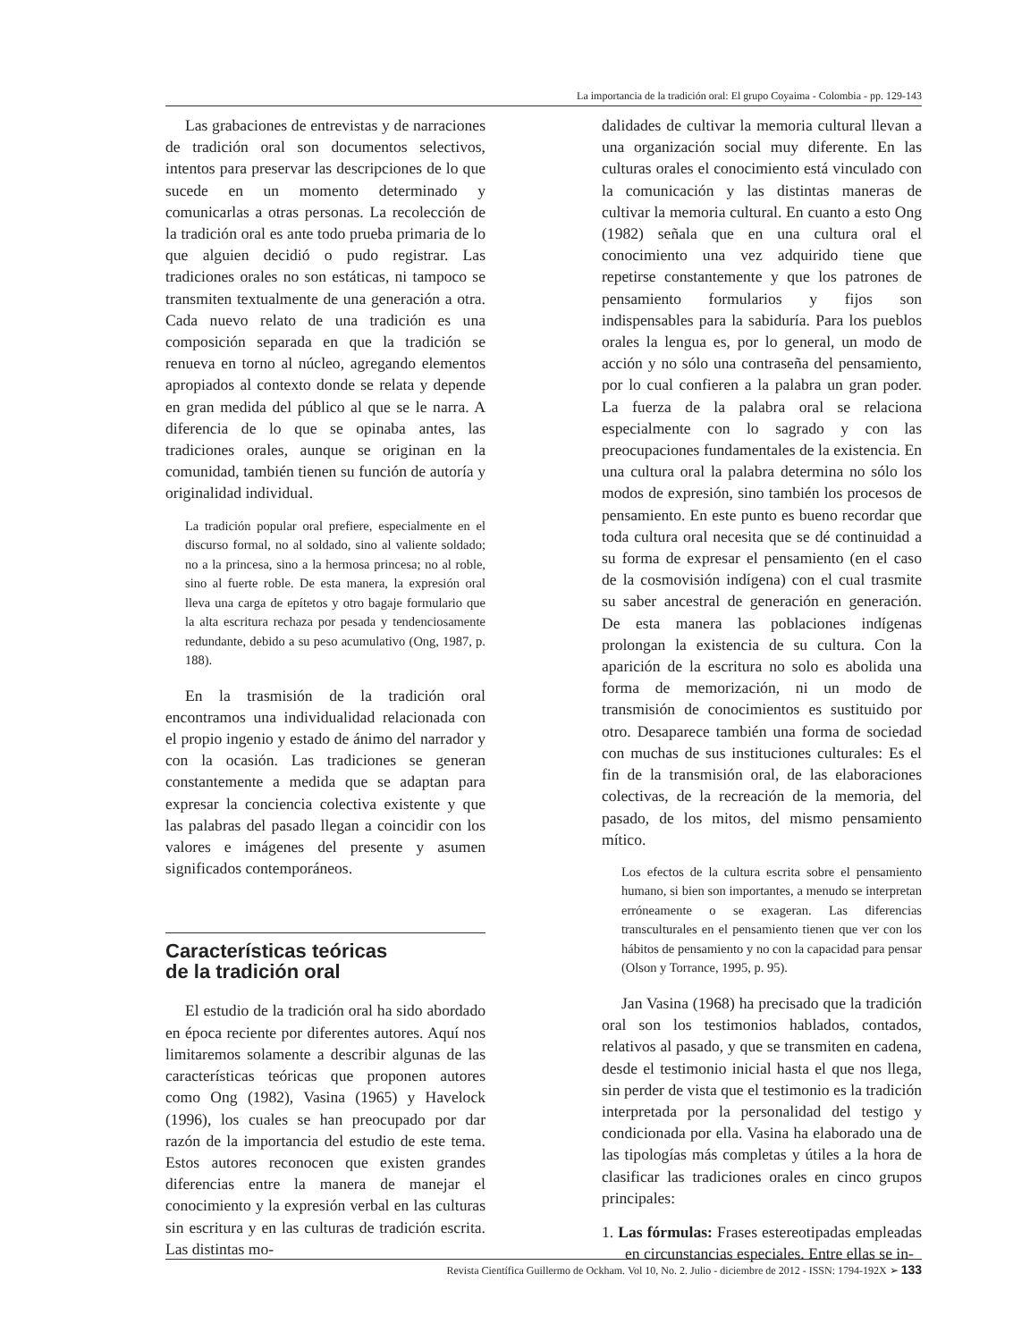La importancia de la tradición oral: El grupo Coyaima - Colombia - pp. 129-143
Las grabaciones de entrevistas y de narraciones de tradición oral son documentos selectivos, intentos para preservar las descripciones de lo que sucede en un momento determinado y comunicarlas a otras personas. La recolección de la tradición oral es ante todo prueba primaria de lo que alguien decidió o pudo registrar. Las tradiciones orales no son estáticas, ni tampoco se transmiten textualmente de una generación a otra. Cada nuevo relato de una tradición es una composición separada en que la tradición se renueva en torno al núcleo, agregando elementos apropiados al contexto donde se relata y depende en gran medida del público al que se le narra. A diferencia de lo que se opinaba antes, las tradiciones orales, aunque se originan en la comunidad, también tienen su función de autoría y originalidad individual.
La tradición popular oral prefiere, especialmente en el discurso formal, no al soldado, sino al valiente soldado; no a la princesa, sino a la hermosa princesa; no al roble, sino al fuerte roble. De esta manera, la expresión oral lleva una carga de epítetos y otro bagaje formulario que la alta escritura rechaza por pesada y tendenciosamente redundante, debido a su peso acumulativo (Ong, 1987, p. 188).
En la trasmisión de la tradición oral encontramos una individualidad relacionada con el propio ingenio y estado de ánimo del narrador y con la ocasión. Las tradiciones se generan constantemente a medida que se adaptan para expresar la conciencia colectiva existente y que las palabras del pasado llegan a coincidir con los valores e imágenes del presente y asumen significados contemporáneos.
Características teóricas
de la tradición oral
El estudio de la tradición oral ha sido abordado en época reciente por diferentes autores. Aquí nos limitaremos solamente a describir algunas de las características teóricas que proponen autores como Ong (1982), Vasina (1965) y Havelock (1996), los cuales se han preocupado por dar razón de la importancia del estudio de este tema. Estos autores reconocen que existen grandes diferencias entre la manera de manejar el conocimiento y la expresión verbal en las culturas sin escritura y en las culturas de tradición escrita. Las distintas mo-
dalidades de cultivar la memoria cultural llevan a una organización social muy diferente. En las culturas orales el conocimiento está vinculado con la comunicación y las distintas maneras de cultivar la memoria cultural. En cuanto a esto Ong (1982) señala que en una cultura oral el conocimiento una vez adquirido tiene que repetirse constantemente y que los patrones de pensamiento formularios y fijos son indispensables para la sabiduría. Para los pueblos orales la lengua es, por lo general, un modo de acción y no sólo una contraseña del pensamiento, por lo cual confieren a la palabra un gran poder. La fuerza de la palabra oral se relaciona especialmente con lo sagrado y con las preocupaciones fundamentales de la existencia. En una cultura oral la palabra determina no sólo los modos de expresión, sino también los procesos de pensamiento. En este punto es bueno recordar que toda cultura oral necesita que se dé continuidad a su forma de expresar el pensamiento (en el caso de la cosmovisión indígena) con el cual trasmite su saber ancestral de generación en generación. De esta manera las poblaciones indígenas prolongan la existencia de su cultura. Con la aparición de la escritura no solo es abolida una forma de memorización, ni un modo de transmisión de conocimientos es sustituido por otro. Desaparece también una forma de sociedad con muchas de sus instituciones culturales: Es el fin de la transmisión oral, de las elaboraciones colectivas, de la recreación de la memoria, del pasado, de los mitos, del mismo pensamiento mítico.
Los efectos de la cultura escrita sobre el pensamiento humano, si bien son importantes, a menudo se interpretan erróneamente o se exageran. Las diferencias transculturales en el pensamiento tienen que ver con los hábitos de pensamiento y no con la capacidad para pensar (Olson y Torrance, 1995, p. 95).
Jan Vasina (1968) ha precisado que la tradición oral son los testimonios hablados, contados, relativos al pasado, y que se transmiten en cadena, desde el testimonio inicial hasta el que nos llega, sin perder de vista que el testimonio es la tradición interpretada por la personalidad del testigo y condicionada por ella. Vasina ha elaborado una de las tipologías más completas y útiles a la hora de clasificar las tradiciones orales en cinco grupos principales:
1. Las fórmulas: Frases estereotipadas empleadas en circunstancias especiales. Entre ellas se in-
Revista Científica Guillermo de Ockham. Vol 10, No. 2. Julio - diciembre de 2012 - ISSN: 1794-192X ➢ 133